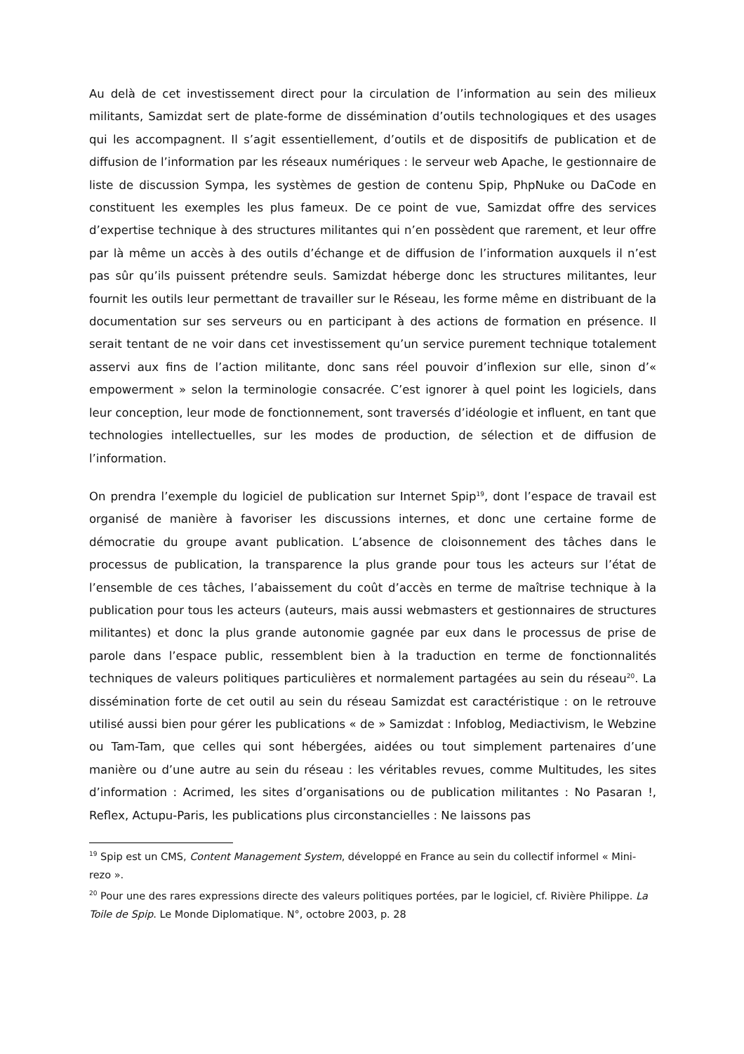Au delà de cet investissement direct pour la circulation de l’information au sein des milieux militants, Samizdat sert de plate-forme de dissémination d’outils technologiques et des usages qui les accompagnent. Il s’agit essentiellement, d’outils et de dispositifs de publication et de diffusion de l’information par les réseaux numériques : le serveur web Apache, le gestionnaire de liste de discussion Sympa, les systèmes de gestion de contenu Spip, PhpNuke ou DaCode en constituent les exemples les plus fameux. De ce point de vue, Samizdat offre des services d’expertise technique à des structures militantes qui n’en possèdent que rarement, et leur offre par là même un accès à des outils d’échange et de diffusion de l’information auxquels il n’est pas sûr qu’ils puissent prétendre seuls. Samizdat héberge donc les structures militantes, leur fournit les outils leur permettant de travailler sur le Réseau, les forme même en distribuant de la documentation sur ses serveurs ou en participant à des actions de formation en présence. Il serait tentant de ne voir dans cet investissement qu’un service purement technique totalement asservi aux fins de l’action militante, donc sans réel pouvoir d’inflexion sur elle, sinon d’« empowerment » selon la terminologie consacrée. C’est ignorer à quel point les logiciels, dans leur conception, leur mode de fonctionnement, sont traversés d’idéologie et influent, en tant que technologies intellectuelles, sur les modes de production, de sélection et de diffusion de l’information.
On prendra l’exemple du logiciel de publication sur Internet Spip<sup>19</sup>, dont l’espace de travail est organisé de manière à favoriser les discussions internes, et donc une certaine forme de démocratie du groupe avant publication. L’absence de cloisonnement des tâches dans le processus de publication, la transparence la plus grande pour tous les acteurs sur l’état de l’ensemble de ces tâches, l’abaissement du coût d’accès en terme de maîtrise technique à la publication pour tous les acteurs (auteurs, mais aussi webmasters et gestionnaires de structures militantes) et donc la plus grande autonomie gagnée par eux dans le processus de prise de parole dans l’espace public, ressemblent bien à la traduction en terme de fonctionnalités techniques de valeurs politiques particulières et normalement partagées au sein du réseau<sup>20</sup>. La dissémination forte de cet outil au sein du réseau Samizdat est caractéristique : on le retrouve utilisé aussi bien pour gérer les publications « de » Samizdat : Infoblog, Mediactivism, le Webzine ou Tam-Tam, que celles qui sont hébergées, aidées ou tout simplement partenaires d’une manière ou d’une autre au sein du réseau : les véritables revues, comme Multitudes, les sites d’information : Acrimed, les sites d’organisations ou de publication militantes : No Pasaran !, Reflex, Actupu-Paris, les publications plus circonstancielles : Ne laissons pas
<sup>19</sup> Spip est un CMS, Content Management System, développé en France au sein du collectif informel « Mini-rezo ».
<sup>20</sup> Pour une des rares expressions directe des valeurs politiques portées, par le logiciel, cf. Rivière Philippe. La Toile de Spip. Le Monde Diplomatique. N°, octobre 2003, p. 28